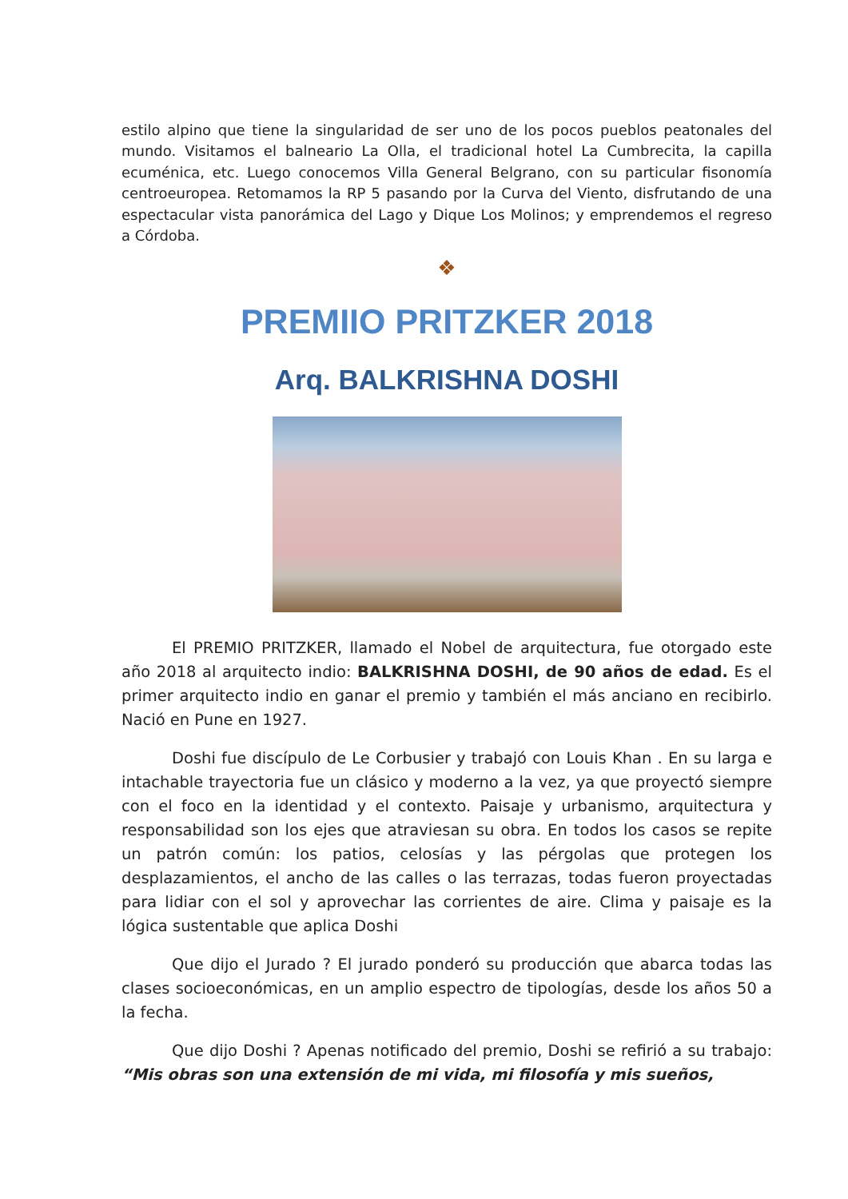estilo alpino que tiene la singularidad de ser uno de los pocos pueblos peatonales del mundo. Visitamos el balneario La Olla, el tradicional hotel La Cumbrecita, la capilla ecuménica, etc. Luego conocemos Villa General Belgrano, con su particular fisonomía centroeuropea. Retomamos la RP 5 pasando por la Curva del Viento, disfrutando de una espectacular vista panorámica del Lago y Dique Los Molinos; y emprendemos el regreso a Córdoba.
❖
PREMIIO PRITZKER 2018
Arq. BALKRISHNA DOSHI
El PREMIO PRITZKER, llamado el Nobel de arquitectura, fue otorgado este año 2018 al arquitecto indio: BALKRISHNA DOSHI, de 90 años de edad. Es el primer arquitecto indio en ganar el premio y también el más anciano en recibirlo. Nació en Pune en 1927.
Doshi fue discípulo de Le Corbusier y trabajó con Louis Khan . En su larga e intachable trayectoria fue un clásico y moderno a la vez, ya que proyectó siempre con el foco en la identidad y el contexto. Paisaje y urbanismo, arquitectura y responsabilidad son los ejes que atraviesan su obra. En todos los casos se repite un patrón común: los patios, celosías y las pérgolas que protegen los desplazamientos, el ancho de las calles o las terrazas, todas fueron proyectadas para lidiar con el sol y aprovechar las corrientes de aire. Clima y paisaje es la lógica sustentable que aplica Doshi
Que dijo el Jurado ? El jurado ponderó su producción que abarca todas las clases socioeconómicas, en un amplio espectro de tipologías, desde los años 50 a la fecha.
Que dijo Doshi ? Apenas notificado del premio, Doshi se refirió a su trabajo: “Mis obras son una extensión de mi vida, mi filosofía y mis sueños,